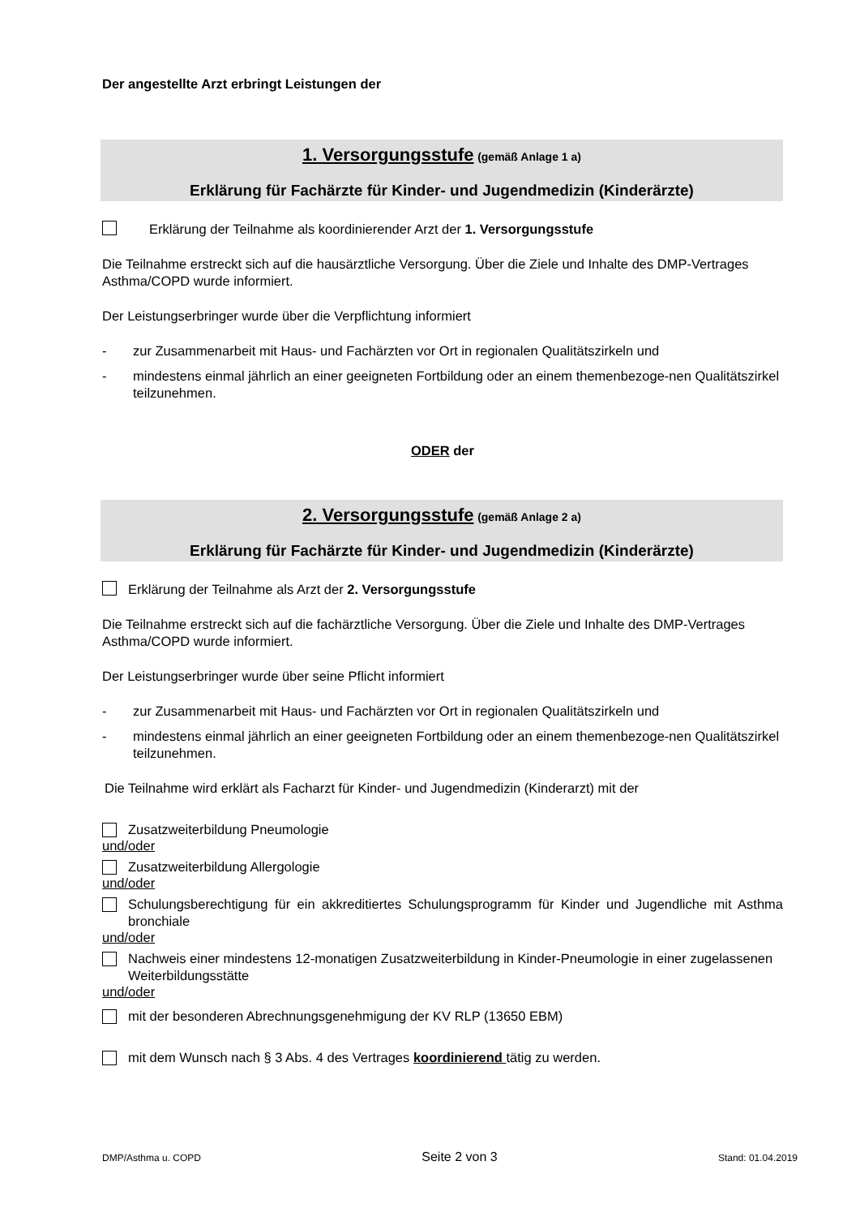Der angestellte Arzt erbringt Leistungen der
1. Versorgungsstufe (gemäß Anlage 1 a)
Erklärung für Fachärzte für Kinder- und Jugendmedizin (Kinderärzte)
Erklärung der Teilnahme als koordinierender Arzt der 1. Versorgungsstufe
Die Teilnahme erstreckt sich auf die hausärztliche Versorgung. Über die Ziele und Inhalte des DMP-Vertrages Asthma/COPD wurde informiert.
Der Leistungserbringer wurde über die Verpflichtung informiert
- zur Zusammenarbeit mit Haus- und Fachärzten vor Ort in regionalen Qualitätszirkeln und
- mindestens einmal jährlich an einer geeigneten Fortbildung oder an einem themenbezoge-nen Qualitätszirkel teilzunehmen.
ODER der
2. Versorgungsstufe (gemäß Anlage 2 a)
Erklärung für Fachärzte für Kinder- und Jugendmedizin (Kinderärzte)
Erklärung der Teilnahme als Arzt der 2. Versorgungsstufe
Die Teilnahme erstreckt sich auf die fachärztliche Versorgung. Über die Ziele und Inhalte des DMP-Vertrages Asthma/COPD wurde informiert.
Der Leistungserbringer wurde über seine Pflicht informiert
- zur Zusammenarbeit mit Haus- und Fachärzten vor Ort in regionalen Qualitätszirkeln und
- mindestens einmal jährlich an einer geeigneten Fortbildung oder an einem themenbezoge-nen Qualitätszirkel teilzunehmen.
Die Teilnahme wird erklärt als Facharzt für Kinder- und Jugendmedizin (Kinderarzt) mit der
Zusatzweiterbildung Pneumologie
und/oder
Zusatzweiterbildung Allergologie
und/oder
Schulungsberechtigung für ein akkreditiertes Schulungsprogramm für Kinder und Jugendliche mit Asthma bronchiale
und/oder
Nachweis einer mindestens 12-monatigen Zusatzweiterbildung in Kinder-Pneumologie in einer zugelassenen Weiterbildungsstätte
und/oder
mit der besonderen Abrechnungsgenehmigung der KV RLP (13650 EBM)
mit dem Wunsch nach § 3 Abs. 4 des Vertrages koordinierend tätig zu werden.
DMP/Asthma u. COPD Seite 2 von 3 Stand: 01.04.2019